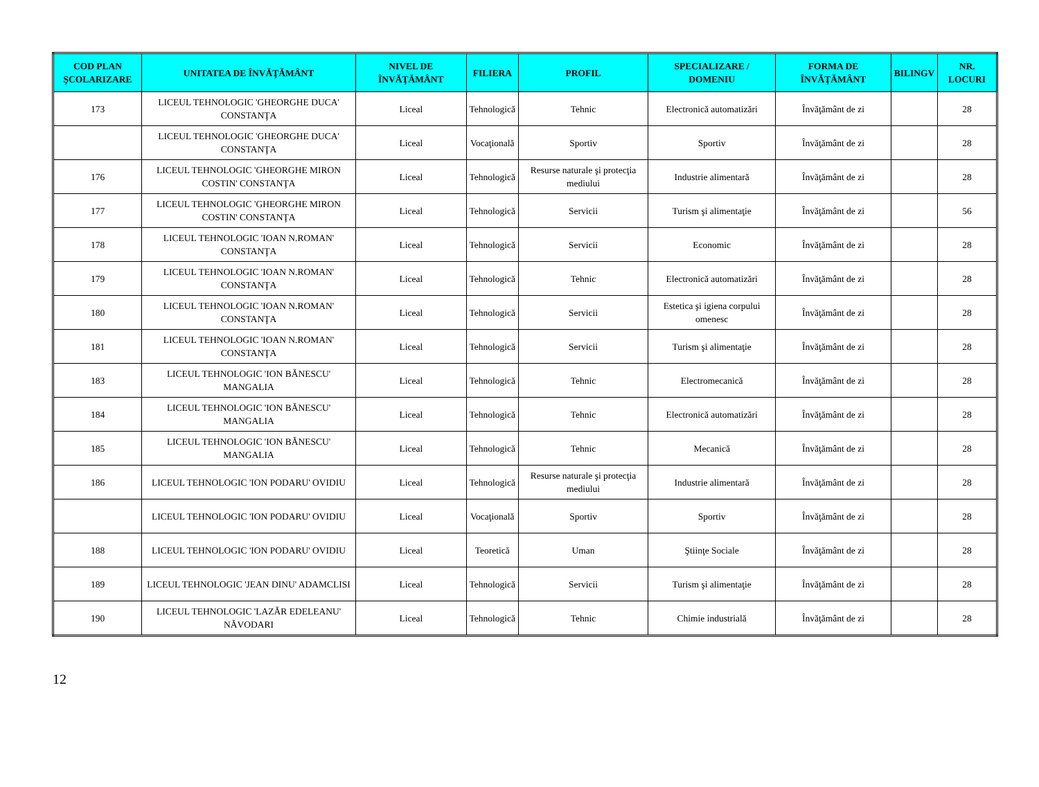| COD PLAN ŞCOLARIZARE | UNITATEA DE ÎNVĂŢĂMÂNT | NIVEL DE ÎNVĂŢĂMÂNT | FILIERA | PROFIL | SPECIALIZARE / DOMENIU | FORMA DE ÎNVĂŢĂMÂNT | BILINGV | NR. LOCURI |
| --- | --- | --- | --- | --- | --- | --- | --- | --- |
| 173 | LICEUL TEHNOLOGIC 'GHEORGHE DUCA' CONSTANŢA | Liceal | Tehnologică | Tehnic | Electronică automatizări | Învăţământ de zi | | 28 |
| | LICEUL TEHNOLOGIC 'GHEORGHE DUCA' CONSTANŢA | Liceal | Vocaţională | Sportiv | Sportiv | Învăţământ de zi | | 28 |
| 176 | LICEUL TEHNOLOGIC 'GHEORGHE MIRON COSTIN' CONSTANŢA | Liceal | Tehnologică | Resurse naturale şi protecţia mediului | Industrie alimentară | Învăţământ de zi | | 28 |
| 177 | LICEUL TEHNOLOGIC 'GHEORGHE MIRON COSTIN' CONSTANŢA | Liceal | Tehnologică | Servicii | Turism şi alimentaţie | Învăţământ de zi | | 56 |
| 178 | LICEUL TEHNOLOGIC 'IOAN N.ROMAN' CONSTANŢA | Liceal | Tehnologică | Servicii | Economic | Învăţământ de zi | | 28 |
| 179 | LICEUL TEHNOLOGIC 'IOAN N.ROMAN' CONSTANŢA | Liceal | Tehnologică | Tehnic | Electronică automatizări | Învăţământ de zi | | 28 |
| 180 | LICEUL TEHNOLOGIC 'IOAN N.ROMAN' CONSTANŢA | Liceal | Tehnologică | Servicii | Estetica şi igiena corpului omenesc | Învăţământ de zi | | 28 |
| 181 | LICEUL TEHNOLOGIC 'IOAN N.ROMAN' CONSTANŢA | Liceal | Tehnologică | Servicii | Turism şi alimentaţie | Învăţământ de zi | | 28 |
| 183 | LICEUL TEHNOLOGIC 'ION BĂNESCU' MANGALIA | Liceal | Tehnologică | Tehnic | Electromecanică | Învăţământ de zi | | 28 |
| 184 | LICEUL TEHNOLOGIC 'ION BĂNESCU' MANGALIA | Liceal | Tehnologică | Tehnic | Electronică automatizări | Învăţământ de zi | | 28 |
| 185 | LICEUL TEHNOLOGIC 'ION BĂNESCU' MANGALIA | Liceal | Tehnologică | Tehnic | Mecanică | Învăţământ de zi | | 28 |
| 186 | LICEUL TEHNOLOGIC 'ION PODARU' OVIDIU | Liceal | Tehnologică | Resurse naturale şi protecţia mediului | Industrie alimentară | Învăţământ de zi | | 28 |
| | LICEUL TEHNOLOGIC 'ION PODARU' OVIDIU | Liceal | Vocaţională | Sportiv | Sportiv | Învăţământ de zi | | 28 |
| 188 | LICEUL TEHNOLOGIC 'ION PODARU' OVIDIU | Liceal | Teoretică | Uman | Ştiinţe Sociale | Învăţământ de zi | | 28 |
| 189 | LICEUL TEHNOLOGIC 'JEAN DINU' ADAMCLISI | Liceal | Tehnologică | Servicii | Turism şi alimentaţie | Învăţământ de zi | | 28 |
| 190 | LICEUL TEHNOLOGIC 'LAZĂR EDELEANU' NĂVODARI | Liceal | Tehnologică | Tehnic | Chimie industrială | Învăţământ de zi | | 28 |
12